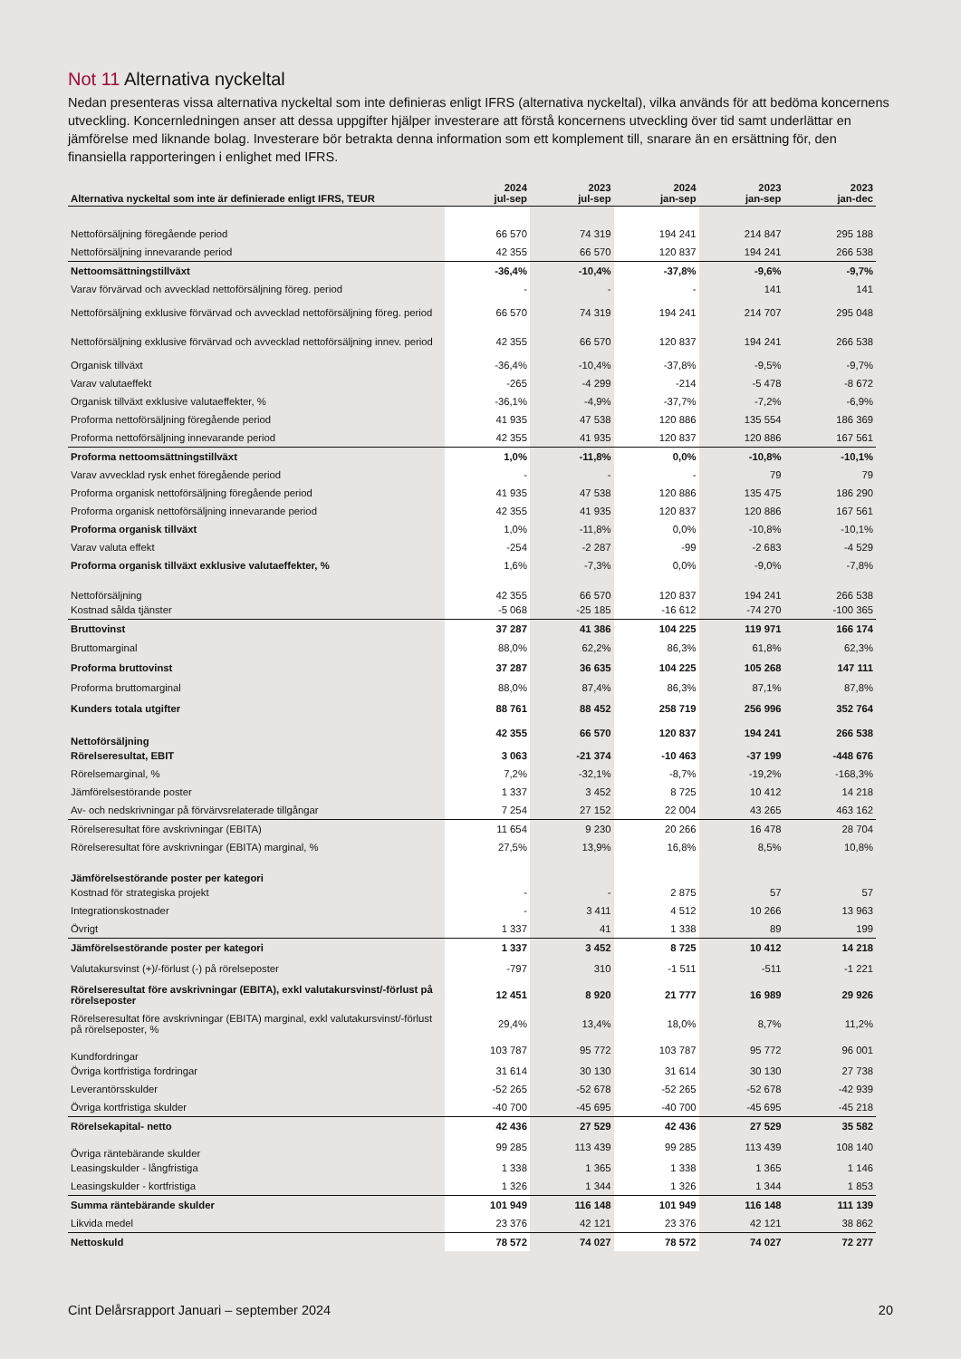Not 11 Alternativa nyckeltal
Nedan presenteras vissa alternativa nyckeltal som inte definieras enligt IFRS (alternativa nyckeltal), vilka används för att bedöma koncernens utveckling. Koncernledningen anser att dessa uppgifter hjälper investerare att förstå koncernens utveckling över tid samt underlättar en jämförelse med liknande bolag. Investerare bör betrakta denna information som ett komplement till, snarare än en ersättning för, den finansiella rapporteringen i enlighet med IFRS.
| Alternativa nyckeltal som inte är definierade enligt IFRS, TEUR | 2024 jul-sep | 2023 jul-sep | 2024 jan-sep | 2023 jan-sep | 2023 jan-dec |
| --- | --- | --- | --- | --- | --- |
| Nettoförsäljning föregående period | 66 570 | 74 319 | 194 241 | 214 847 | 295 188 |
| Nettoförsäljning innevarande period | 42 355 | 66 570 | 120 837 | 194 241 | 266 538 |
| Nettoomsättningstillväxt | -36,4% | -10,4% | -37,8% | -9,6% | -9,7% |
| Varav förvärvad och avvecklad nettoförsäljning föreg. period | - | - | - | 141 | 141 |
| Nettoförsäljning exklusive förvärvad och avvecklad nettoförsäljning föreg. period | 66 570 | 74 319 | 194 241 | 214 707 | 295 048 |
| Nettoförsäljning exklusive förvärvad och avvecklad nettoförsäljning innev. period | 42 355 | 66 570 | 120 837 | 194 241 | 266 538 |
| Organisk tillväxt | -36,4% | -10,4% | -37,8% | -9,5% | -9,7% |
| Varav valutaeffekt | -265 | -4 299 | -214 | -5 478 | -8 672 |
| Organisk tillväxt exklusive valutaeffekter, % | -36,1% | -4,9% | -37,7% | -7,2% | -6,9% |
| Proforma nettoförsäljning föregående period | 41 935 | 47 538 | 120 886 | 135 554 | 186 369 |
| Proforma nettoförsäljning innevarande period | 42 355 | 41 935 | 120 837 | 120 886 | 167 561 |
| Proforma nettoomsättningstillväxt | 1,0% | -11,8% | 0,0% | -10,8% | -10,1% |
| Varav avvecklad rysk enhet föregående period | - | - | - | 79 | 79 |
| Proforma organisk nettoförsäljning föregående period | 41 935 | 47 538 | 120 886 | 135 475 | 186 290 |
| Proforma organisk nettoförsäljning innevarande period | 42 355 | 41 935 | 120 837 | 120 886 | 167 561 |
| Proforma organisk tillväxt | 1,0% | -11,8% | 0,0% | -10,8% | -10,1% |
| Varav valuta effekt | -254 | -2 287 | -99 | -2 683 | -4 529 |
| Proforma organisk tillväxt exklusive valutaeffekter, % | 1,6% | -7,3% | 0,0% | -9,0% | -7,8% |
| Nettoförsäljning | 42 355 | 66 570 | 120 837 | 194 241 | 266 538 |
| Kostnad sålda tjänster | -5 068 | -25 185 | -16 612 | -74 270 | -100 365 |
| Bruttovinst | 37 287 | 41 386 | 104 225 | 119 971 | 166 174 |
| Bruttomarginal | 88,0% | 62,2% | 86,3% | 61,8% | 62,3% |
| Proforma bruttovinst | 37 287 | 36 635 | 104 225 | 105 268 | 147 111 |
| Proforma bruttomarginal | 88,0% | 87,4% | 86,3% | 87,1% | 87,8% |
| Kunders totala utgifter | 88 761 | 88 452 | 258 719 | 256 996 | 352 764 |
| Nettoförsäljning | 42 355 | 66 570 | 120 837 | 194 241 | 266 538 |
| Rörelseresultat, EBIT | 3 063 | -21 374 | -10 463 | -37 199 | -448 676 |
| Rörelsemarginal, % | 7,2% | -32,1% | -8,7% | -19,2% | -168,3% |
| Jämförelsestörande poster | 1 337 | 3 452 | 8 725 | 10 412 | 14 218 |
| Av- och nedskrivningar på förvärvsrelaterade tillgångar | 7 254 | 27 152 | 22 004 | 43 265 | 463 162 |
| Rörelseresultat före avskrivningar (EBITA) | 11 654 | 9 230 | 20 266 | 16 478 | 28 704 |
| Rörelseresultat före avskrivningar (EBITA) marginal, % | 27,5% | 13,9% | 16,8% | 8,5% | 10,8% |
| Jämförelsestörande poster per kategori | | | | | |
| Kostnad för strategiska projekt | - | - | 2 875 | 57 | 57 |
| Integrationskostnader | - | 3 411 | 4 512 | 10 266 | 13 963 |
| Övrigt | 1 337 | 41 | 1 338 | 89 | 199 |
| Jämförelsestörande poster per kategori | 1 337 | 3 452 | 8 725 | 10 412 | 14 218 |
| Valutakursvinst (+)/-förlust (-) på rörelseposter | -797 | 310 | -1 511 | -511 | -1 221 |
| Rörelseresultat före avskrivningar (EBITA), exkl valutakursvinst/-förlust på rörelseposter | 12 451 | 8 920 | 21 777 | 16 989 | 29 926 |
| Rörelseresultat före avskrivningar (EBITA) marginal, exkl valutakursvinst/-förlust på rörelseposter, % | 29,4% | 13,4% | 18,0% | 8,7% | 11,2% |
| Kundfordringar | 103 787 | 95 772 | 103 787 | 95 772 | 96 001 |
| Övriga kortfristiga fordringar | 31 614 | 30 130 | 31 614 | 30 130 | 27 738 |
| Leverantörsskulder | -52 265 | -52 678 | -52 265 | -52 678 | -42 939 |
| Övriga kortfristiga skulder | -40 700 | -45 695 | -40 700 | -45 695 | -45 218 |
| Rörelsekapital- netto | 42 436 | 27 529 | 42 436 | 27 529 | 35 582 |
| Övriga räntebärande skulder | 99 285 | 113 439 | 99 285 | 113 439 | 108 140 |
| Leasingskulder - långfristiga | 1 338 | 1 365 | 1 338 | 1 365 | 1 146 |
| Leasingskulder - kortfristiga | 1 326 | 1 344 | 1 326 | 1 344 | 1 853 |
| Summa räntebärande skulder | 101 949 | 116 148 | 101 949 | 116 148 | 111 139 |
| Likvida medel | 23 376 | 42 121 | 23 376 | 42 121 | 38 862 |
| Nettoskuld | 78 572 | 74 027 | 78 572 | 74 027 | 72 277 |
Cint Delårsrapport Januari – september 2024 20